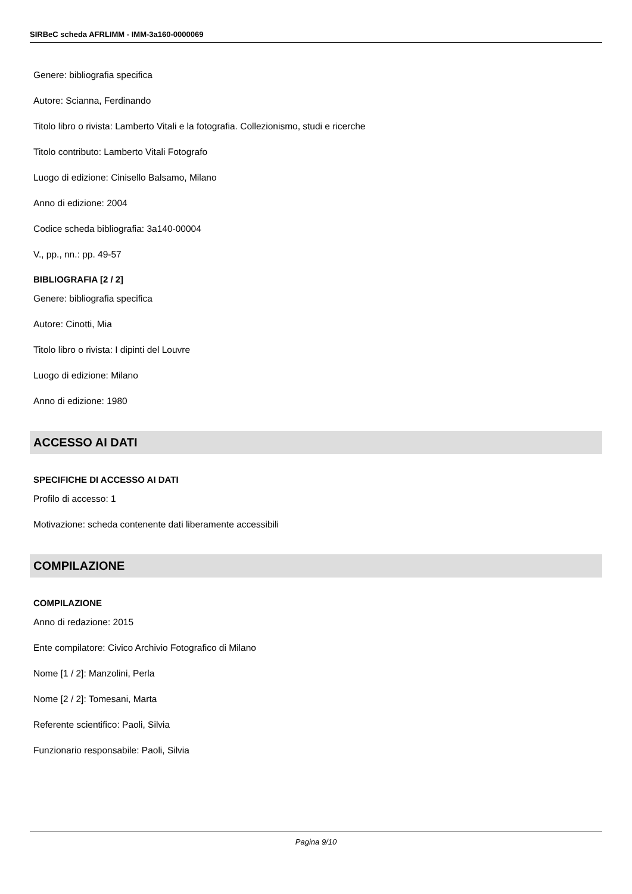SIRBeC scheda AFRLIMM - IMM-3a160-0000069
Genere: bibliografia specifica
Autore: Scianna, Ferdinando
Titolo libro o rivista: Lamberto Vitali e la fotografia. Collezionismo, studi e ricerche
Titolo contributo: Lamberto Vitali Fotografo
Luogo di edizione: Cinisello Balsamo, Milano
Anno di edizione: 2004
Codice scheda bibliografia: 3a140-00004
V., pp., nn.: pp. 49-57
BIBLIOGRAFIA [2 / 2]
Genere: bibliografia specifica
Autore: Cinotti, Mia
Titolo libro o rivista: I dipinti del Louvre
Luogo di edizione: Milano
Anno di edizione: 1980
ACCESSO AI DATI
SPECIFICHE DI ACCESSO AI DATI
Profilo di accesso: 1
Motivazione: scheda contenente dati liberamente accessibili
COMPILAZIONE
COMPILAZIONE
Anno di redazione: 2015
Ente compilatore: Civico Archivio Fotografico di Milano
Nome [1 / 2]: Manzolini, Perla
Nome [2 / 2]: Tomesani, Marta
Referente scientifico: Paoli, Silvia
Funzionario responsabile: Paoli, Silvia
Pagina 9/10